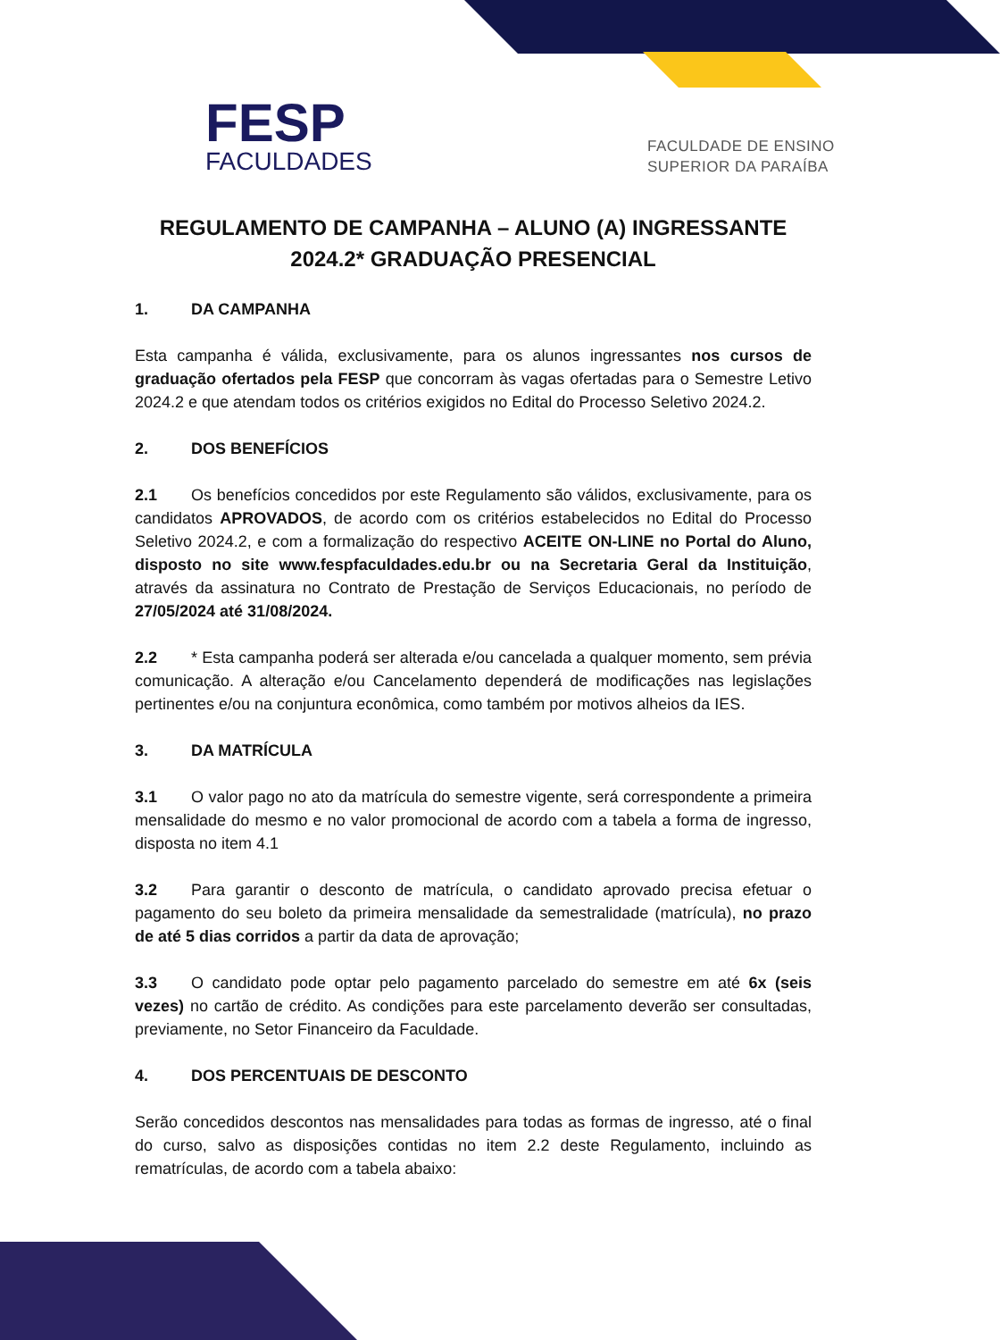FESP
FACULDADES
FACULDADE DE ENSINO
SUPERIOR DA PARAÍBA
REGULAMENTO DE CAMPANHA – ALUNO (A) INGRESSANTE 2024.2* GRADUAÇÃO PRESENCIAL
1. DA CAMPANHA
Esta campanha é válida, exclusivamente, para os alunos ingressantes nos cursos de graduação ofertados pela FESP que concorram às vagas ofertadas para o Semestre Letivo 2024.2 e que atendam todos os critérios exigidos no Edital do Processo Seletivo 2024.2.
2. DOS BENEFÍCIOS
2.1 Os benefícios concedidos por este Regulamento são válidos, exclusivamente, para os candidatos APROVADOS, de acordo com os critérios estabelecidos no Edital do Processo Seletivo 2024.2, e com a formalização do respectivo ACEITE ON-LINE no Portal do Aluno, disposto no site www.fespfaculdades.edu.br ou na Secretaria Geral da Instituição, através da assinatura no Contrato de Prestação de Serviços Educacionais, no período de 27/05/2024 até 31/08/2024.
2.2 * Esta campanha poderá ser alterada e/ou cancelada a qualquer momento, sem prévia comunicação. A alteração e/ou Cancelamento dependerá de modificações nas legislações pertinentes e/ou na conjuntura econômica, como também por motivos alheios da IES.
3. DA MATRÍCULA
3.1 O valor pago no ato da matrícula do semestre vigente, será correspondente a primeira mensalidade do mesmo e no valor promocional de acordo com a tabela a forma de ingresso, disposta no item 4.1
3.2 Para garantir o desconto de matrícula, o candidato aprovado precisa efetuar o pagamento do seu boleto da primeira mensalidade da semestralidade (matrícula), no prazo de até 5 dias corridos a partir da data de aprovação;
3.3 O candidato pode optar pelo pagamento parcelado do semestre em até 6x (seis vezes) no cartão de crédito. As condições para este parcelamento deverão ser consultadas, previamente, no Setor Financeiro da Faculdade.
4. DOS PERCENTUAIS DE DESCONTO
Serão concedidos descontos nas mensalidades para todas as formas de ingresso, até o final do curso, salvo as disposições contidas no item 2.2 deste Regulamento, incluindo as rematrículas, de acordo com a tabela abaixo: